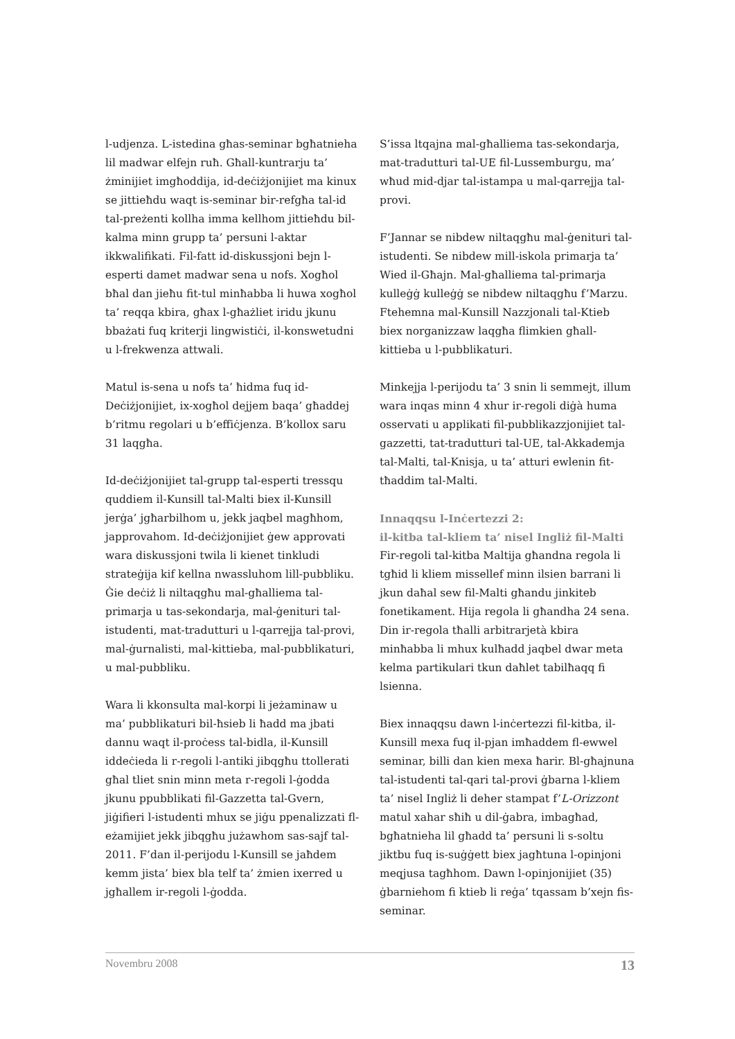l-udjenza. L-istedina għas-seminar bgħatnieha lil madwar elfejn ruħ. Għall-kuntrarju ta’ żminijiet imgħoddija, id-deċiżjonijiet ma kinux se jittieħdu waqt is-seminar bir-refgħa tal-id tal-preżenti kollha imma kellhom jittieħdu bil-kalma minn grupp ta’ persuni l-aktar ikkwalifikati. Fil-fatt id-diskussjoni bejn l-esperti damet madwar sena u nofs. Xogħol bħal dan jieħu fit-tul minħabba li huwa xogħol ta’ reqqa kbira, għax l-għażliet iridu jkunu bbażati fuq kriterji lingwistiċi, il-konswetudni u l-frekwenza attwali.
Matul is-sena u nofs ta’ ħidma fuq id-Deċiżjonijiet, ix-xogħol dejjem baqa’ għaddej b’ritmu regolari u b’effiċjenza. B’kollox saru 31 laqgħa.
Id-deċiżjonijiet tal-grupp tal-esperti tressqu quddiem il-Kunsill tal-Malti biex il-Kunsill jerġa’ jgħarbilhom u, jekk jaqbel magħhom, japprovahom. Id-deċiżjonijiet ġew approvati wara diskussjoni twila li kienet tinkludi strateġija kif kellna nwassluhom lill-pubbliku. Ġie deċiż li niltaqgħu mal-għalliema tal-primarja u tas-sekondarja, mal-ġenituri tal-istudenti, mat-tradutturi u l-qarrejja tal-provi, mal-ġurnalisti, mal-kittieba, mal-pubblikaturi, u mal-pubbliku.
Wara li kkonsulta mal-korpi li jeżaminaw u ma’ pubblikaturi bil-ħsieb li ħadd ma jbati dannu waqt il-proċess tal-bidla, il-Kunsill iddeċieda li r-regoli l-antiki jibqgħu ttollerati għal tliet snin minn meta r-regoli l-ġodda jkunu ppubblikati fil-Gazzetta tal-Gvern, jiġifieri l-istudenti mhux se jiġu ppenalizzati fl-eżamijiet jekk jibqgħu jużawhom sas-sajf tal-2011. F’dan il-perijodu l-Kunsill se jaħdem kemm jista’ biex bla telf ta’ żmien ixerred u jgħallem ir-regoli l-ġodda.
S’issa ltqajna mal-għalliema tas-sekondarja, mat-tradutturi tal-UE fil-Lussemburgu, ma’ wħud mid-djar tal-istampa u mal-qarrejja tal-provi.
F’Jannar se nibdew niltaqgħu mal-ġenituri tal-istudenti. Se nibdew mill-iskola primarja ta’ Wied il-Għajn. Mal-għalliema tal-primarja kulleġġ kulleġġ se nibdew niltaqgħu f’Marzu. Ftehemna mal-Kunsill Nazzjonali tal-Ktieb biex norganizzaw laqgħa flimkien għall-kittieba u l-pubblikaturi.
Minkejja l-perijodu ta’ 3 snin li semmejt, illum wara inqas minn 4 xhur ir-regoli diġà huma osservati u applikati fil-pubblikazzjonijiet tal-gazzetti, tat-tradutturi tal-UE, tal-Akkademja tal-Malti, tal-Knisja, u ta’ atturi ewlenin fit-tħaddim tal-Malti.
Innaqqsu l-Inċertezzi 2:
il-kitba tal-kliem ta’ nisel Ingliż fil-Malti
Fir-regoli tal-kitba Maltija għandna regola li tgħid li kliem missellef minn ilsien barrani li jkun daħal sew fil-Malti għandu jinkiteb fonetikament. Hija regola li għandha 24 sena. Din ir-regola tħalli arbitrarjetà kbira minħabba li mhux kulħadd jaqbel dwar meta kelma partikulari tkun daħlet tabilħaqq fi lsienna.
Biex innaqqsu dawn l-inċertezzi fil-kitba, il-Kunsill mexa fuq il-pjan imħaddem fl-ewwel seminar, billi dan kien mexa ħarir. Bl-għajnuna tal-istudenti tal-qari tal-provi ġbarna l-kliem ta’ nisel Ingliż li deher stampat f’L-Orizzont matul xahar sħiħ u dil-ġabra, imbagħad, bgħatnieha lil għadd ta’ persuni li s-soltu jiktbu fuq is-suġġett biex jagħtuna l-opinjoni meqjusa tagħhom. Dawn l-opinjonijiet (35) ġbarniehom fi ktieb li reġa’ tqassam b’xejn fis-seminar.
Novembru 2008 13